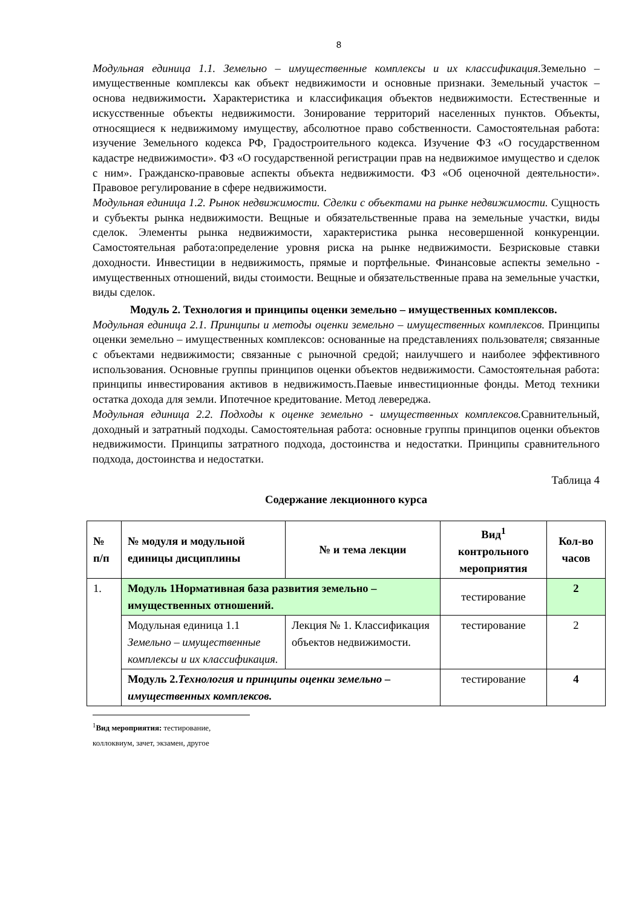8
Модульная единица 1.1. Земельно – имущественные комплексы и их классификация. Земельно – имущественные комплексы как объект недвижимости и основные признаки. Земельный участок – основа недвижимости. Характеристика и классификация объектов недвижимости. Естественные и искусственные объекты недвижимости. Зонирование территорий населенных пунктов. Объекты, относящиеся к недвижимому имуществу, абсолютное право собственности. Самостоятельная работа: изучение Земельного кодекса РФ, Градостроительного кодекса. Изучение ФЗ «О государственном кадастре недвижимости». ФЗ «О государственной регистрации прав на недвижимое имущество и сделок с ним». Гражданско-правовые аспекты объекта недвижимости. ФЗ «Об оценочной деятельности». Правовое регулирование в сфере недвижимости.
Модульная единица 1.2. Рынок недвижимости. Сделки с объектами на рынке недвижимости. Сущность и субъекты рынка недвижимости. Вещные и обязательственные права на земельные участки, виды сделок. Элементы рынка недвижимости, характеристика рынка несовершенной конкуренции. Самостоятельная работа:определение уровня риска на рынке недвижимости. Безрисковые ставки доходности. Инвестиции в недвижимость, прямые и портфельные. Финансовые аспекты земельно - имущественных отношений, виды стоимости. Вещные и обязательственные права на земельные участки, виды сделок.
Модуль 2. Технология и принципы оценки земельно – имущественных комплексов.
Модульная единица 2.1. Принципы и методы оценки земельно – имущественных комплексов. Принципы оценки земельно – имущественных комплексов: основанные на представлениях пользователя; связанные с объектами недвижимости; связанные с рыночной средой; наилучшего и наиболее эффективного использования. Основные группы принципов оценки объектов недвижимости. Самостоятельная работа: принципы инвестирования активов в недвижимость.Паевые инвестиционные фонды. Метод техники остатка дохода для земли. Ипотечное кредитование. Метод левереджа.
Модульная единица 2.2. Подходы к оценке земельно - имущественных комплексов. Сравнительный, доходный и затратный подходы. Самостоятельная работа: основные группы принципов оценки объектов недвижимости. Принципы затратного подхода, достоинства и недостатки. Принципы сравнительного подхода, достоинства и недостатки.
Таблица 4
Содержание лекционного курса
| № п/п | № модуля и модульной единицы дисциплины | № и тема лекции | Вид<sup>1</sup> контрольного мероприятия | Кол-во часов |
| --- | --- | --- | --- | --- |
| 1. | Модуль 1Нормативная база развития земельно – имущественных отношений. | | тестирование | 2 |
| | Модульная единица 1.1 Земельно – имущественные комплексы и их классификация. | Лекция № 1. Классификация объектов недвижимости. | тестирование | 2 |
| | Модуль 2. Технология и принципы оценки земельно – имущественных комплексов. | | тестирование | 4 |
<sup>1</sup> Вид мероприятия: тестирование, коллоквиум, зачет, экзамен, другое